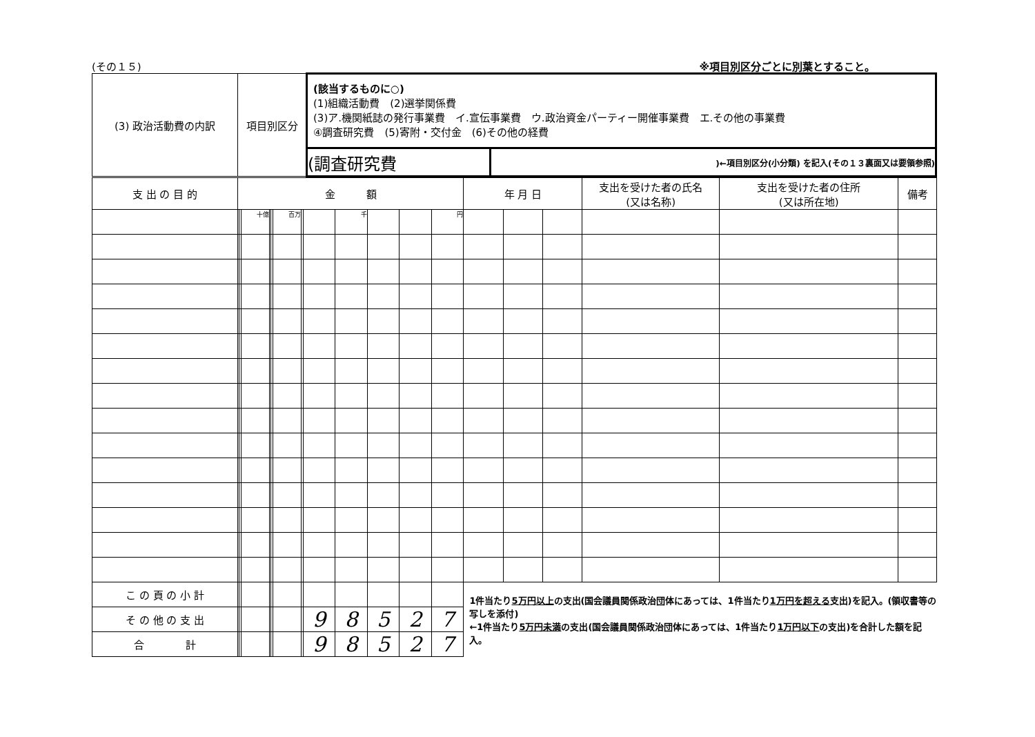(その１５) ※項目別区分ごとに別葉とすること。
| (3) 政治活動費の内訳 | 項目別区分 | (該当するものに○) (1)組織活動費 (2)選挙関係費 (3)ア.機関紙誌の発行事業費 イ.宣伝事業費 ウ.政治資金パーティー開催事業費 エ.その他の事業費 ④調査研究費 (5)寄附・交付金 (6)その他の経費 | |
| | | (調査研究費 | )←項目別区分(小分類) を記入(その１３裏面又は要領参照) |
| 支 出 の 目 的 | 金 額 | | | | | | | | | | | | 年 月 日 | | | 支出を受けた者の氏名 (又は名称) | 支出を受けた者の住所 (又は所在地) | 備考 |
| --- | --- | --- | --- | --- | --- | --- | --- | --- | --- | --- | --- | --- | --- | --- | --- | --- | --- | --- |
| | | | 十億 | | | 百万 | | | 千 | | | 円 | | | | | | |
| こ の 頁 の 小 計 | | | | | | | | | | | | | 1件当たり 5万円以上 の支出(国会議員関係政治団体にあっては、1件当たり 1万円を超える 支出)を記入。(領収書等の写しを添付) ←1件当たり 5万円未満 の支出(国会議員関係政治団体にあっては、1件当たり 1万円以下 の支出)を合計した額を記入。 | | | | | |
| そ の 他 の 支 出 | | | | | | | | 9 | 8 | 5 | 2 | 7 | | | | | | |
| 合 計 | | | | | | | | 9 | 8 | 5 | 2 | 7 | | | | | | |